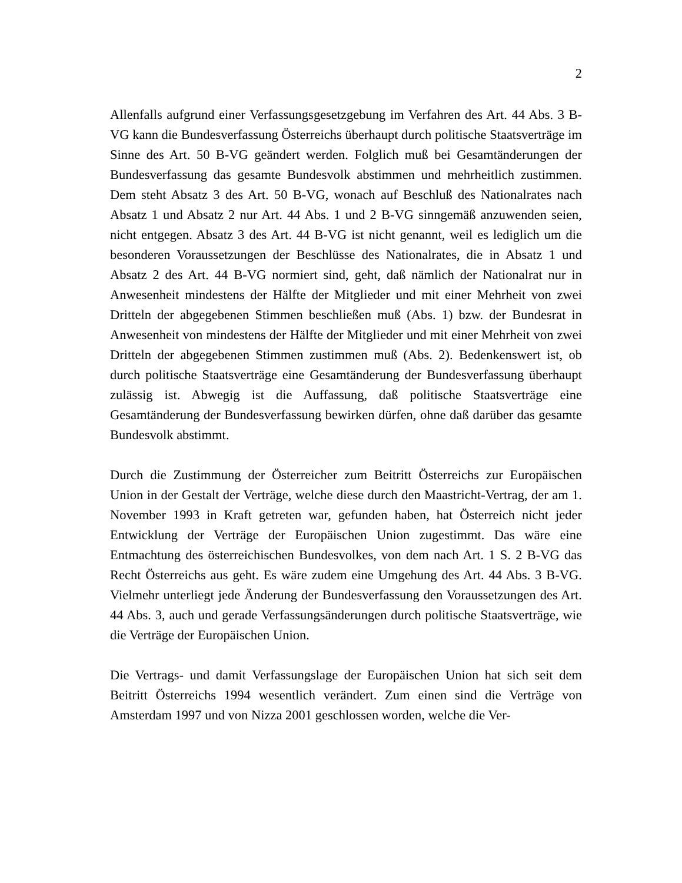2
Allenfalls aufgrund einer Verfassungsgesetzgebung im Verfahren des Art. 44 Abs. 3 B-VG kann die Bundesverfassung Österreichs überhaupt durch politische Staatsverträge im Sinne des Art. 50 B-VG geändert werden. Folglich muß bei Gesamtänderungen der Bundesverfassung das gesamte Bundesvolk abstimmen und mehrheitlich zustimmen. Dem steht Absatz 3 des Art. 50 B-VG, wonach auf Beschluß des Nationalrates nach Absatz 1 und Absatz 2 nur Art. 44 Abs. 1 und 2 B-VG sinngemäß anzuwenden seien, nicht entgegen. Absatz 3 des Art. 44 B-VG ist nicht genannt, weil es lediglich um die besonderen Voraussetzungen der Beschlüsse des Nationalrates, die in Absatz 1 und Absatz 2 des Art. 44 B-VG normiert sind, geht, daß nämlich der Nationalrat nur in Anwesenheit mindestens der Hälfte der Mitglieder und mit einer Mehrheit von zwei Dritteln der abgegebenen Stimmen beschließen muß (Abs. 1) bzw. der Bundesrat in Anwesenheit von mindestens der Hälfte der Mitglieder und mit einer Mehrheit von zwei Dritteln der abgegebenen Stimmen zustimmen muß (Abs. 2). Bedenkenswert ist, ob durch politische Staatsverträge eine Gesamtänderung der Bundesverfassung überhaupt zulässig ist. Abwegig ist die Auffassung, daß politische Staatsverträge eine Gesamtänderung der Bundesverfassung bewirken dürfen, ohne daß darüber das gesamte Bundesvolk abstimmt.
Durch die Zustimmung der Österreicher zum Beitritt Österreichs zur Europäischen Union in der Gestalt der Verträge, welche diese durch den Maastricht-Vertrag, der am 1. November 1993 in Kraft getreten war, gefunden haben, hat Österreich nicht jeder Entwicklung der Verträge der Europäischen Union zugestimmt. Das wäre eine Entmachtung des österreichischen Bundesvolkes, von dem nach Art. 1 S. 2 B-VG das Recht Österreichs aus geht. Es wäre zudem eine Umgehung des Art. 44 Abs. 3 B-VG. Vielmehr unterliegt jede Änderung der Bundesverfassung den Voraussetzungen des Art. 44 Abs. 3, auch und gerade Verfassungsänderungen durch politische Staatsverträge, wie die Verträge der Europäischen Union.
Die Vertrags- und damit Verfassungslage der Europäischen Union hat sich seit dem Beitritt Österreichs 1994 wesentlich verändert. Zum einen sind die Verträge von Amsterdam 1997 und von Nizza 2001 geschlossen worden, welche die Ver-